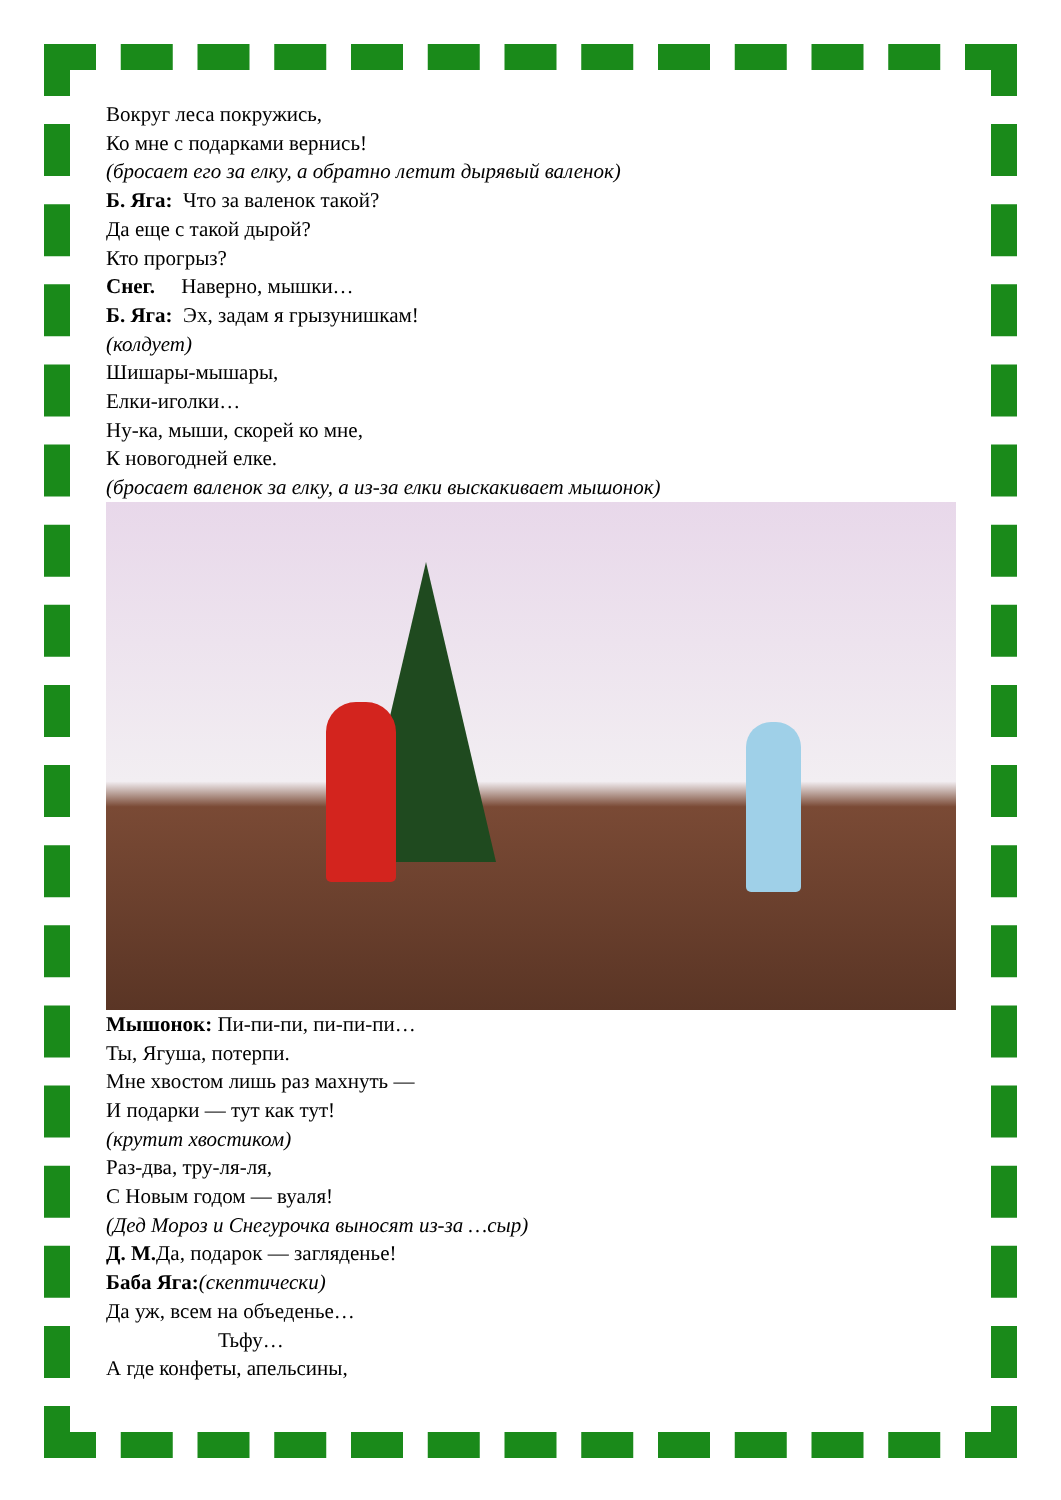Вокруг леса покружись,
Ко мне с подарками вернись!
(бросает его за елку, а обратно летит дырявый валенок)
Б. Яга: Что за валенок такой?
Да еще с такой дырой?
Кто прогрыз?
Снег. Наверно, мышки…
Б. Яга: Эх, задам я грызунишкам!
(колдует)
Шишары-мышары,
Елки-иголки…
Ну-ка, мыши, скорей ко мне,
К новогодней елке.
(бросает валенок за елку, а из-за елки выскакивает мышонок)
Мышонок: Пи-пи-пи, пи-пи-пи…
Ты, Ягуша, потерпи.
Мне хвостом лишь раз махнуть —
И подарки — тут как тут!
(крутит хвостиком)
Раз-два, тру-ля-ля,
С Новым годом — вуаля!
(Дед Мороз и Снегурочка выносят из-за …сыр)
Д. М. Да, подарок — загляденье!
Баба Яга:(скептически)
Да уж, всем на объеденье…
Тьфу…
А где конфеты, апельсины,